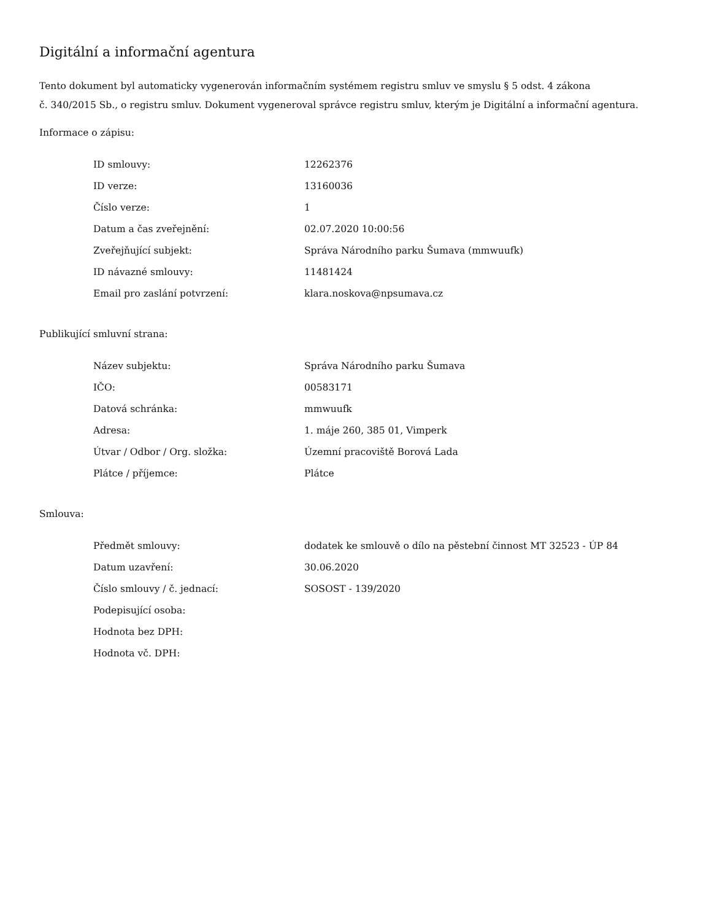Digitální a informační agentura
Tento dokument byl automaticky vygenerován informačním systémem registru smluv ve smyslu § 5 odst. 4 zákona
č. 340/2015 Sb., o registru smluv. Dokument vygeneroval správce registru smluv, kterým je Digitální a informační agentura.
Informace o zápisu:
| ID smlouvy: | 12262376 |
| ID verze: | 13160036 |
| Číslo verze: | 1 |
| Datum a čas zveřejnění: | 02.07.2020 10:00:56 |
| Zveřejňující subjekt: | Správa Národního parku Šumava (mmwuufk) |
| ID návazné smlouvy: | 11481424 |
| Email pro zaslání potvrzení: | klara.noskova@npsumava.cz |
Publikující smluvní strana:
| Název subjektu: | Správa Národního parku Šumava |
| IČO: | 00583171 |
| Datová schránka: | mmwuufk |
| Adresa: | 1. máje 260, 385 01, Vimperk |
| Útvar / Odbor / Org. složka: | Územní pracoviště Borová Lada |
| Plátce / příjemce: | Plátce |
Smlouva:
| Předmět smlouvy: | dodatek ke smlouvě o dílo na pěstební činnost MT 32523 - ÚP 84 |
| Datum uzavření: | 30.06.2020 |
| Číslo smlouvy / č. jednací: | SOSOST - 139/2020 |
| Podepisující osoba: | |
| Hodnota bez DPH: | |
| Hodnota vč. DPH: | |